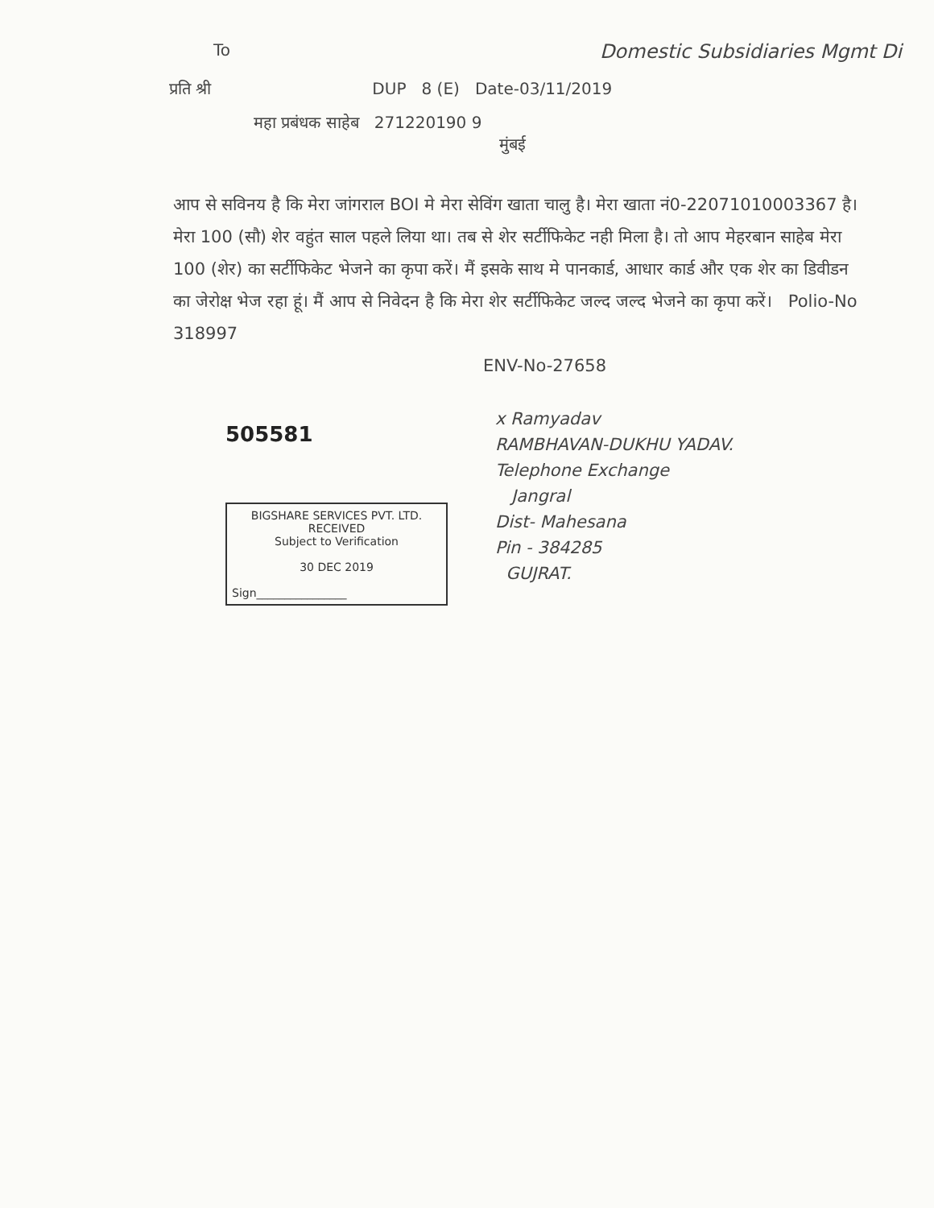To
Domestic Subsidiaries Mgmt Di
प्रति श्री DUP 8 (E) Date-03/11/2019
महा प्रबंधक साहेब 271220190 9
मुंबई
आप से सविनय है कि मेरा जांगराल BOI मे मेरा सेविंग खाता चालु है। मेरा खाता नं0-22071010003367 है। मेरा 100 (सौ) शेर वहुंत साल पहले लिया था। तब से शेर सर्टीफिकेट नही मिला है। तो आप मेहरबान साहेब मेरा 100 (शेर) का सर्टीफिकेट भेजने का कृपा करें। मैं इसके साथ मे पानकार्ड, आधार कार्ड और एक शेर का डिवीडन का जेरोक्ष भेज रहा हूं। मैं आप से निवेदन है कि मेरा शेर सर्टीफिकेट जल्द जल्द भेजने का कृपा करें। Polio-No 318997
ENV-No-27658
505581
BIGSHARE SERVICES PVT. LTD.
RECEIVED
Subject to Verification
30 DEC 2019
Sign________________
x Ramyadav
RAMBHAVAN-DUKHU YADAV.
Telephone Exchange
Jangral
Dist- Mahesana
Pin - 384285
GUJRAT.